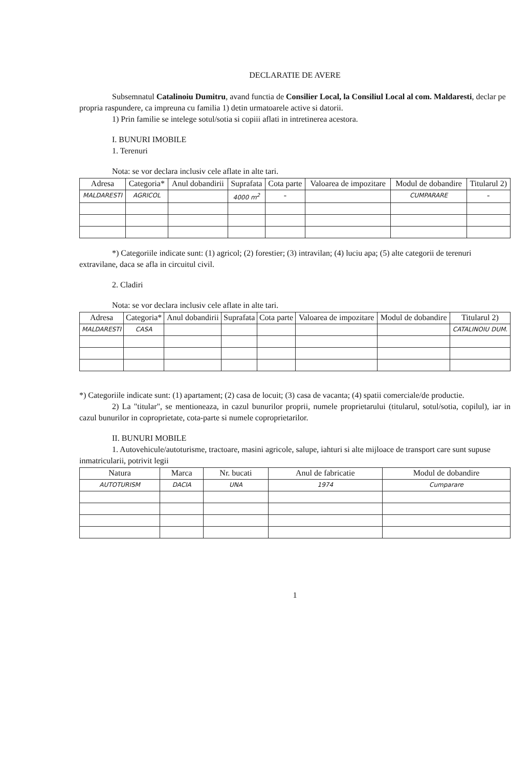DECLARATIE DE AVERE
Subsemnatul Catalinoiu Dumitru, avand functia de Consilier Local, la Consiliul Local al com. Maldaresti, declar pe propria raspundere, ca impreuna cu familia 1) detin urmatoarele active si datorii.
1) Prin familie se intelege sotul/sotia si copiii aflati in intretinerea acestora.
I. BUNURI IMOBILE
1. Terenuri
Nota: se vor declara inclusiv cele aflate in alte tari.
| Adresa | Categoria* | Anul dobandirii | Suprafata | Cota parte | Valoarea de impozitare | Modul de dobandire | Titularul 2) |
| --- | --- | --- | --- | --- | --- | --- | --- |
| MALDARESTI | AGRICOL | | 4000 m<sup>2</sup> | - | | CUMPARARE | - |
*) Categoriile indicate sunt: (1) agricol; (2) forestier; (3) intravilan; (4) luciu apa; (5) alte categorii de terenuri extravilane, daca se afla in circuitul civil.
2. Cladiri
Nota: se vor declara inclusiv cele aflate in alte tari.
| Adresa | Categoria* | Anul dobandirii | Suprafata | Cota parte | Valoarea de impozitare | Modul de dobandire | Titularul 2) |
| --- | --- | --- | --- | --- | --- | --- | --- |
| MALDARESTI | CASA | | | | | | CATALINOIU DUM. |
*) Categoriile indicate sunt: (1) apartament; (2) casa de locuit; (3) casa de vacanta; (4) spatii comerciale/de productie.
2) La "titular", se mentioneaza, in cazul bunurilor proprii, numele proprietarului (titularul, sotul/sotia, copilul), iar in cazul bunurilor in coproprietate, cota-parte si numele coproprietarilor.
II. BUNURI MOBILE
1. Autovehicule/autoturisme, tractoare, masini agricole, salupe, iahturi si alte mijloace de transport care sunt supuse inmatricularii, potrivit legii
| Natura | Marca | Nr. bucati | Anul de fabricatie | Modul de dobandire |
| --- | --- | --- | --- | --- |
| AUTOTURISM | DACIA | UNA | 1974 | Cumparare |
1